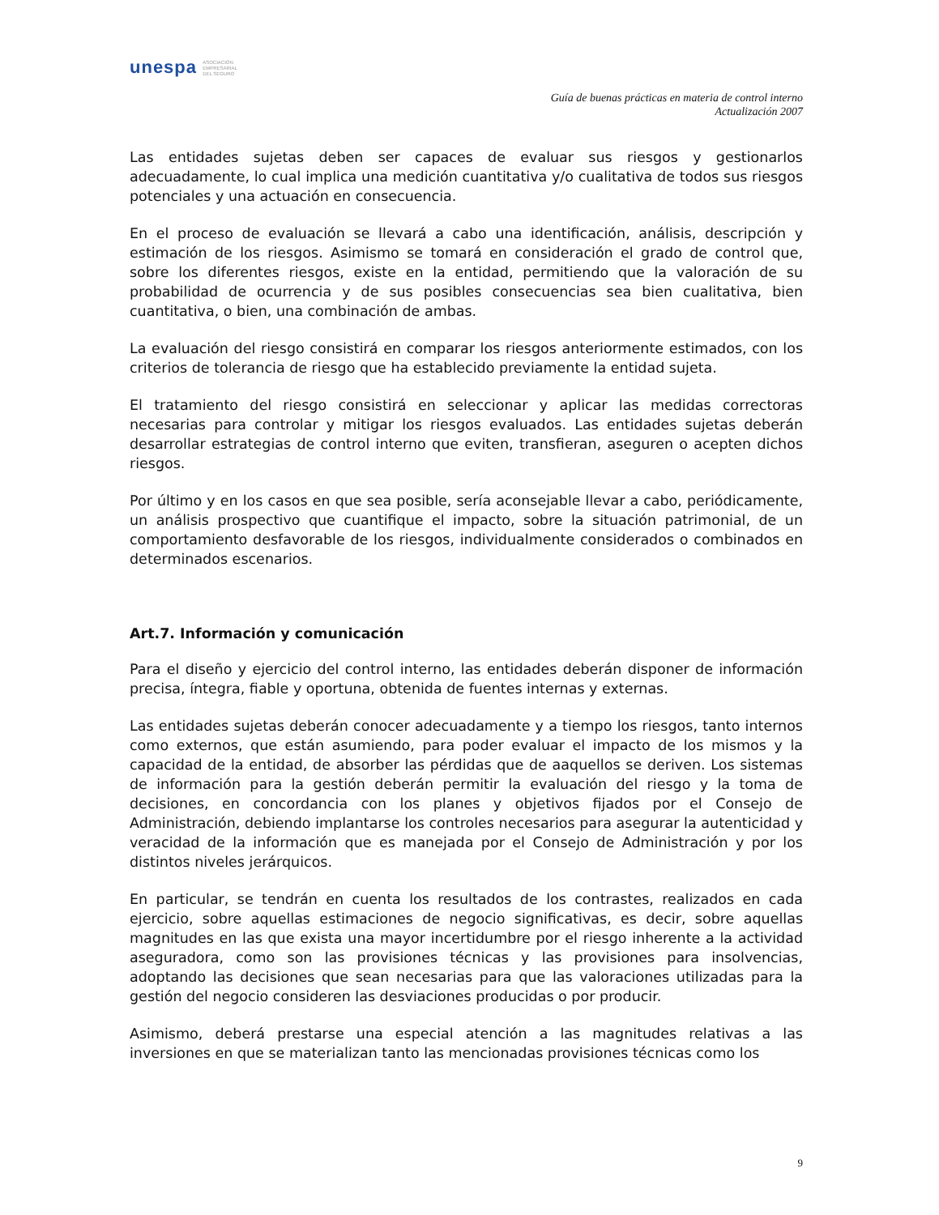unespa ASOCIACIÓN
EMPRESARIAL
DEL SEGURO
Guía de buenas prácticas en materia de control interno
Actualización 2007
Las entidades sujetas deben ser capaces de evaluar sus riesgos y gestionarlos adecuadamente, lo cual implica una medición cuantitativa y/o cualitativa de todos sus riesgos potenciales y una actuación en consecuencia.
En el proceso de evaluación se llevará a cabo una identificación, análisis, descripción y estimación de los riesgos. Asimismo se tomará en consideración el grado de control que, sobre los diferentes riesgos, existe en la entidad, permitiendo que la valoración de su probabilidad de ocurrencia y de sus posibles consecuencias sea bien cualitativa, bien cuantitativa, o bien, una combinación de ambas.
La evaluación del riesgo consistirá en comparar los riesgos anteriormente estimados, con los criterios de tolerancia de riesgo que ha establecido previamente la entidad sujeta.
El tratamiento del riesgo consistirá en seleccionar y aplicar las medidas correctoras necesarias para controlar y mitigar los riesgos evaluados. Las entidades sujetas deberán desarrollar estrategias de control interno que eviten, transfieran, aseguren o acepten dichos riesgos.
Por último y en los casos en que sea posible, sería aconsejable llevar a cabo, periódicamente, un análisis prospectivo que cuantifique el impacto, sobre la situación patrimonial, de un comportamiento desfavorable de los riesgos, individualmente considerados o combinados en determinados escenarios.
Art.7. Información y comunicación
Para el diseño y ejercicio del control interno, las entidades deberán disponer de información precisa, íntegra, fiable y oportuna, obtenida de fuentes internas y externas.
Las entidades sujetas deberán conocer adecuadamente y a tiempo los riesgos, tanto internos como externos, que están asumiendo, para poder evaluar el impacto de los mismos y la capacidad de la entidad, de absorber las pérdidas que de aaquellos se deriven. Los sistemas de información para la gestión deberán permitir la evaluación del riesgo y la toma de decisiones, en concordancia con los planes y objetivos fijados por el Consejo de Administración, debiendo implantarse los controles necesarios para asegurar la autenticidad y veracidad de la información que es manejada por el Consejo de Administración y por los distintos niveles jerárquicos.
En particular, se tendrán en cuenta los resultados de los contrastes, realizados en cada ejercicio, sobre aquellas estimaciones de negocio significativas, es decir, sobre aquellas magnitudes en las que exista una mayor incertidumbre por el riesgo inherente a la actividad aseguradora, como son las provisiones técnicas y las provisiones para insolvencias, adoptando las decisiones que sean necesarias para que las valoraciones utilizadas para la gestión del negocio consideren las desviaciones producidas o por producir.
Asimismo, deberá prestarse una especial atención a las magnitudes relativas a las inversiones en que se materializan tanto las mencionadas provisiones técnicas como los
9